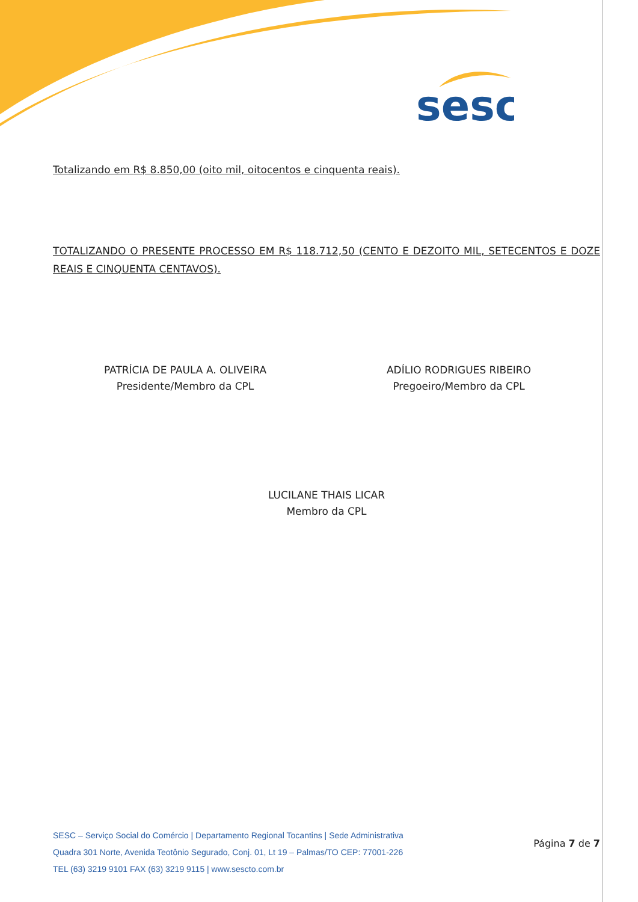sesc
Totalizando em R$ 8.850,00 (oito mil, oitocentos e cinquenta reais).
TOTALIZANDO O PRESENTE PROCESSO EM R$ 118.712,50 (CENTO E DEZOITO MIL, SETECENTOS E DOZE REAIS E CINQUENTA CENTAVOS).
PATRÍCIA DE PAULA A. OLIVEIRA
Presidente/Membro da CPL
ADÍLIO RODRIGUES RIBEIRO
Pregoeiro/Membro da CPL
LUCILANE THAIS LICAR
Membro da CPL
SESC – Serviço Social do Comércio | Departamento Regional Tocantins | Sede Administrativa
Quadra 301 Norte, Avenida Teotônio Segurado, Conj. 01, Lt 19 – Palmas/TO CEP: 77001-226
TEL (63) 3219 9101 FAX (63) 3219 9115 | www.sescto.com.br
Página 7 de 7